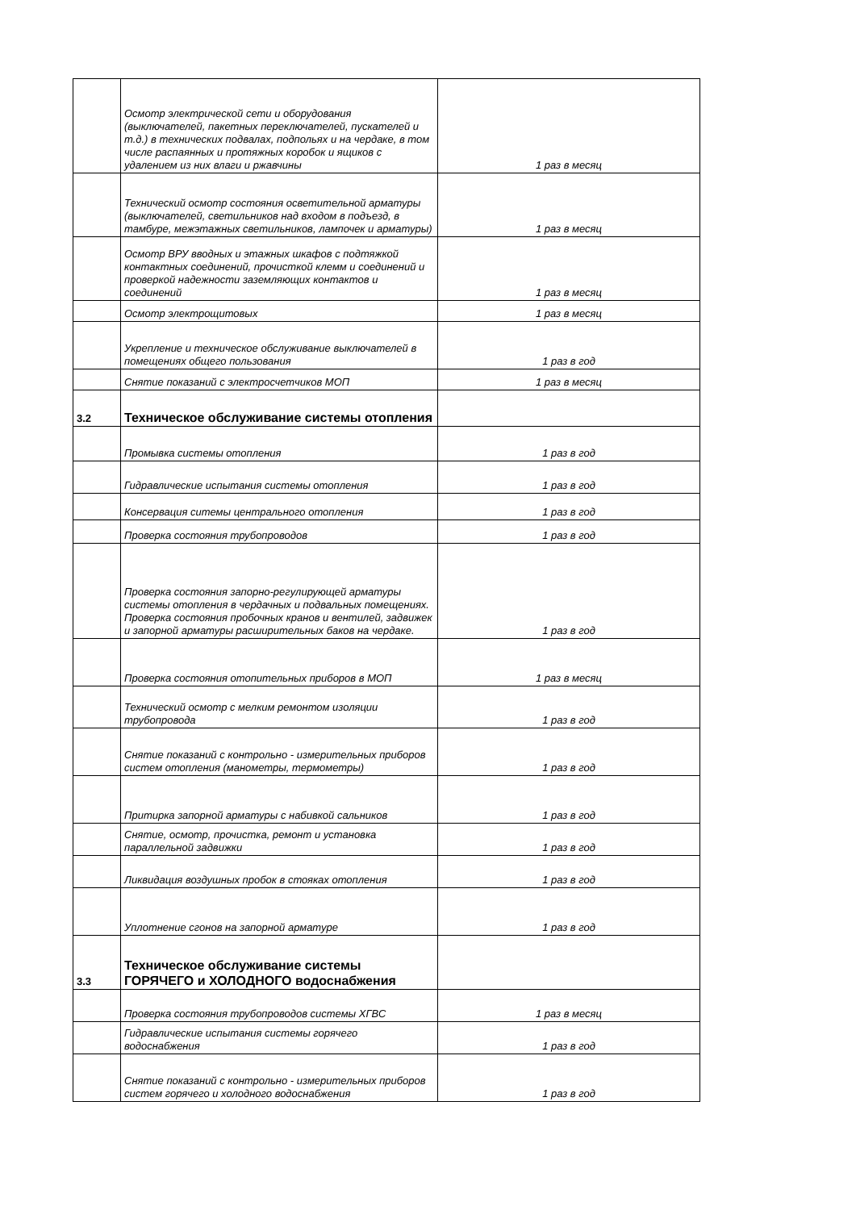| | Осмотр электрической сети и оборудования (выключателей, пакетных переключателей, пускателей и т.д.) в технических подвалах, подпольях и на чердаке, в том числе распаянных и протяжных коробок и ящиков с удалением из них влаги и ржавчины | 1 раз в месяц |
| | Технический осмотр состояния осветительной арматуры (выключателей, светильников над входом в подъезд, в тамбуре, межэтажных светильников, лампочек и арматуры) | 1 раз в месяц |
| | Осмотр ВРУ вводных и этажных шкафов с подтяжкой контактных соединений, прочисткой клемм и соединений и проверкой надежности заземляющих контактов и соединений | 1 раз в месяц |
| | Осмотр электрощитовых | 1 раз в месяц |
| | Укрепление и техническое обслуживание выключателей в помещениях общего пользования | 1 раз в год |
| | Снятие показаний с электросчетчиков МОП | 1 раз в месяц |
| 3.2 | Техническое обслуживание системы отопления | |
| | Промывка системы отопления | 1 раз в год |
| | Гидравлические испытания системы отопления | 1 раз в год |
| | Консервация ситемы центрального отопления | 1 раз в год |
| | Проверка состояния трубопроводов | 1 раз в год |
| | Проверка состояния запорно-регулирующей арматуры системы отопления в чердачных и подвальных помещениях. Проверка состояния пробочных кранов и вентилей, задвижек и запорной арматуры расширительных баков на чердаке. | 1 раз в год |
| | Проверка состояния отопительных приборов в МОП | 1 раз в месяц |
| | Технический осмотр с мелким ремонтом изоляции трубопровода | 1 раз в год |
| | Снятие показаний с контрольно - измерительных приборов систем отопления (манометры, термометры) | 1 раз в год |
| | Притирка запорной арматуры с набивкой сальников | 1 раз в год |
| | Снятие, осмотр, прочистка, ремонт и установка параллельной задвижки | 1 раз в год |
| | Ликвидация воздушных пробок в стояках отопления | 1 раз в год |
| | Уплотнение сгонов на запорной арматуре | 1 раз в год |
| 3.3 | Техническое обслуживание системы ГОРЯЧЕГО и ХОЛОДНОГО водоснабжения | |
| | Проверка состояния трубопроводов системы ХГВС | 1 раз в месяц |
| | Гидравлические испытания системы горячего водоснабжения | 1 раз в год |
| | Снятие показаний с контрольно - измерительных приборов систем горячего и холодного водоснабжения | 1 раз в год |